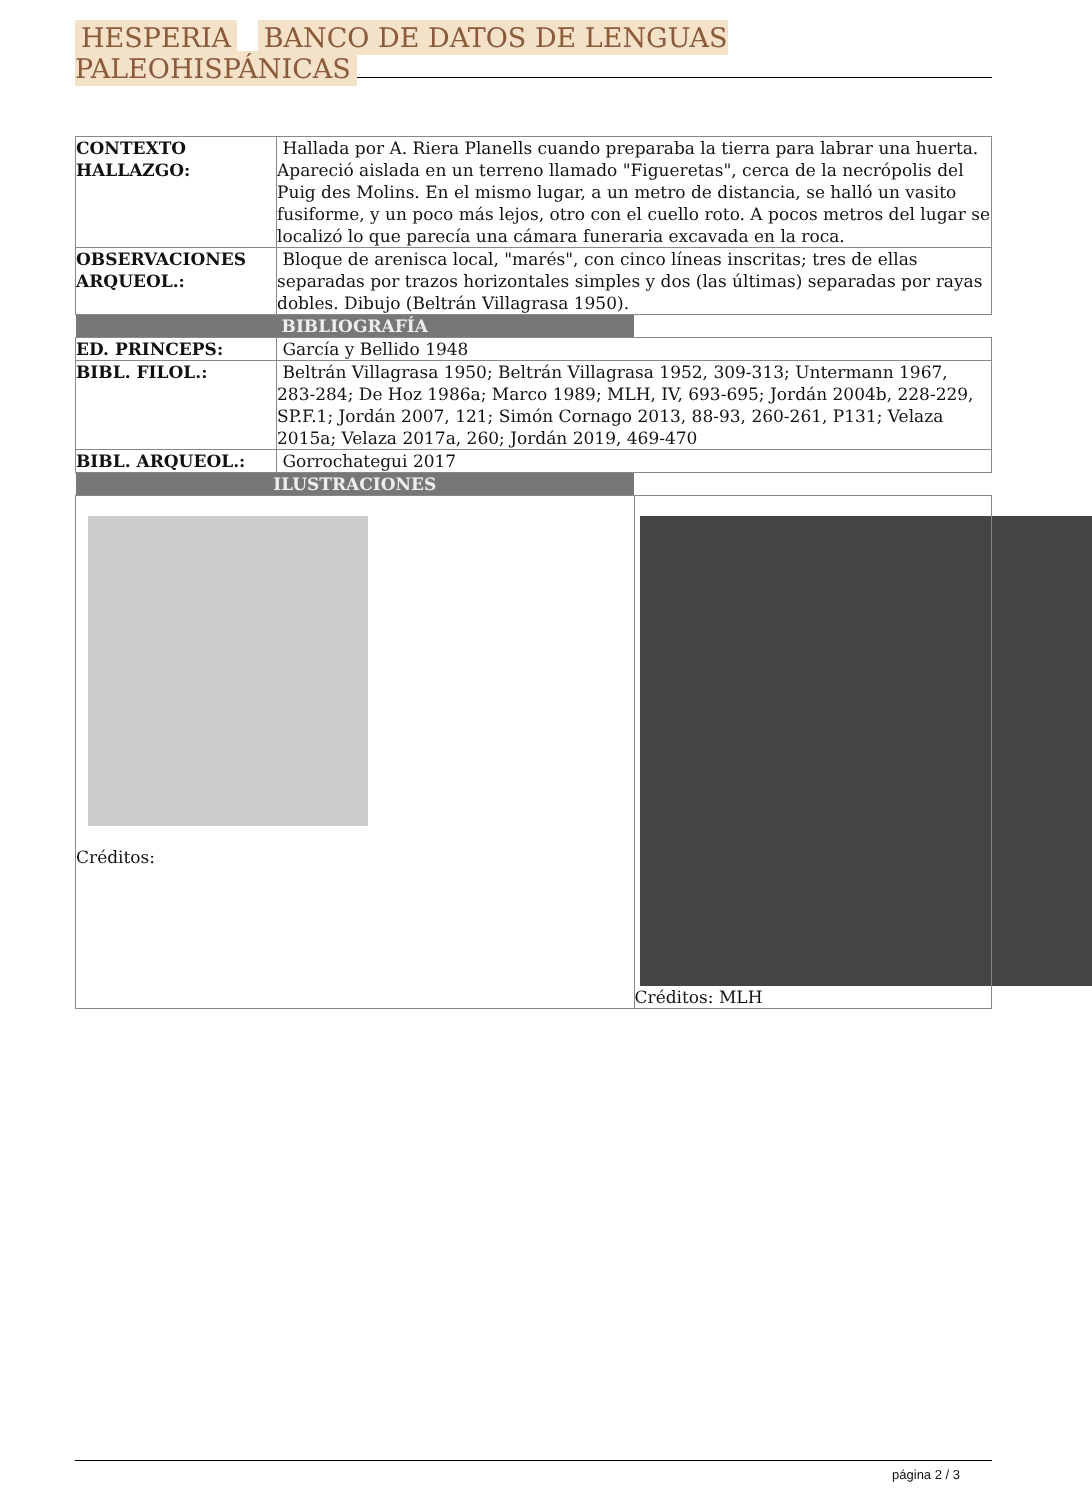HESPERIA BANCO DE DATOS DE LENGUAS PALEOHISPÁNICAS
| CONTEXTO HALLAZGO: | Hallada por A. Riera Planells cuando preparaba la tierra para labrar una huerta. Apareció aislada en un terreno llamado "Figueretas", cerca de la necrópolis del Puig des Molins. En el mismo lugar, a un metro de distancia, se halló un vasito fusiforme, y un poco más lejos, otro con el cuello roto. A pocos metros del lugar se localizó lo que parecía una cámara funeraria excavada en la roca. | |
| OBSERVACIONES ARQUEOL.: | Bloque de arenisca local, "marés", con cinco líneas inscritas; tres de ellas separadas por trazos horizontales simples y dos (las últimas) separadas por rayas dobles. Dibujo (Beltrán Villagrasa 1950). | |
| BIBLIOGRAFÍA | | |
| ED. PRINCEPS: | García y Bellido 1948 | |
| BIBL. FILOL.: | Beltrán Villagrasa 1950; Beltrán Villagrasa 1952, 309-313; Untermann 1967, 283-284; De Hoz 1986a; Marco 1989; MLH, IV, 693-695; Jordán 2004b, 228-229, SP.F.1; Jordán 2007, 121; Simón Cornago 2013, 88-93, 260-261, P131; Velaza 2015a; Velaza 2017a, 260; Jordán 2019, 469-470 | |
| BIBL. ARQUEOL.: | Gorrochategui 2017 | |
| ILUSTRACIONES | | |
| Créditos: | | Créditos: MLH |
página 2 / 3